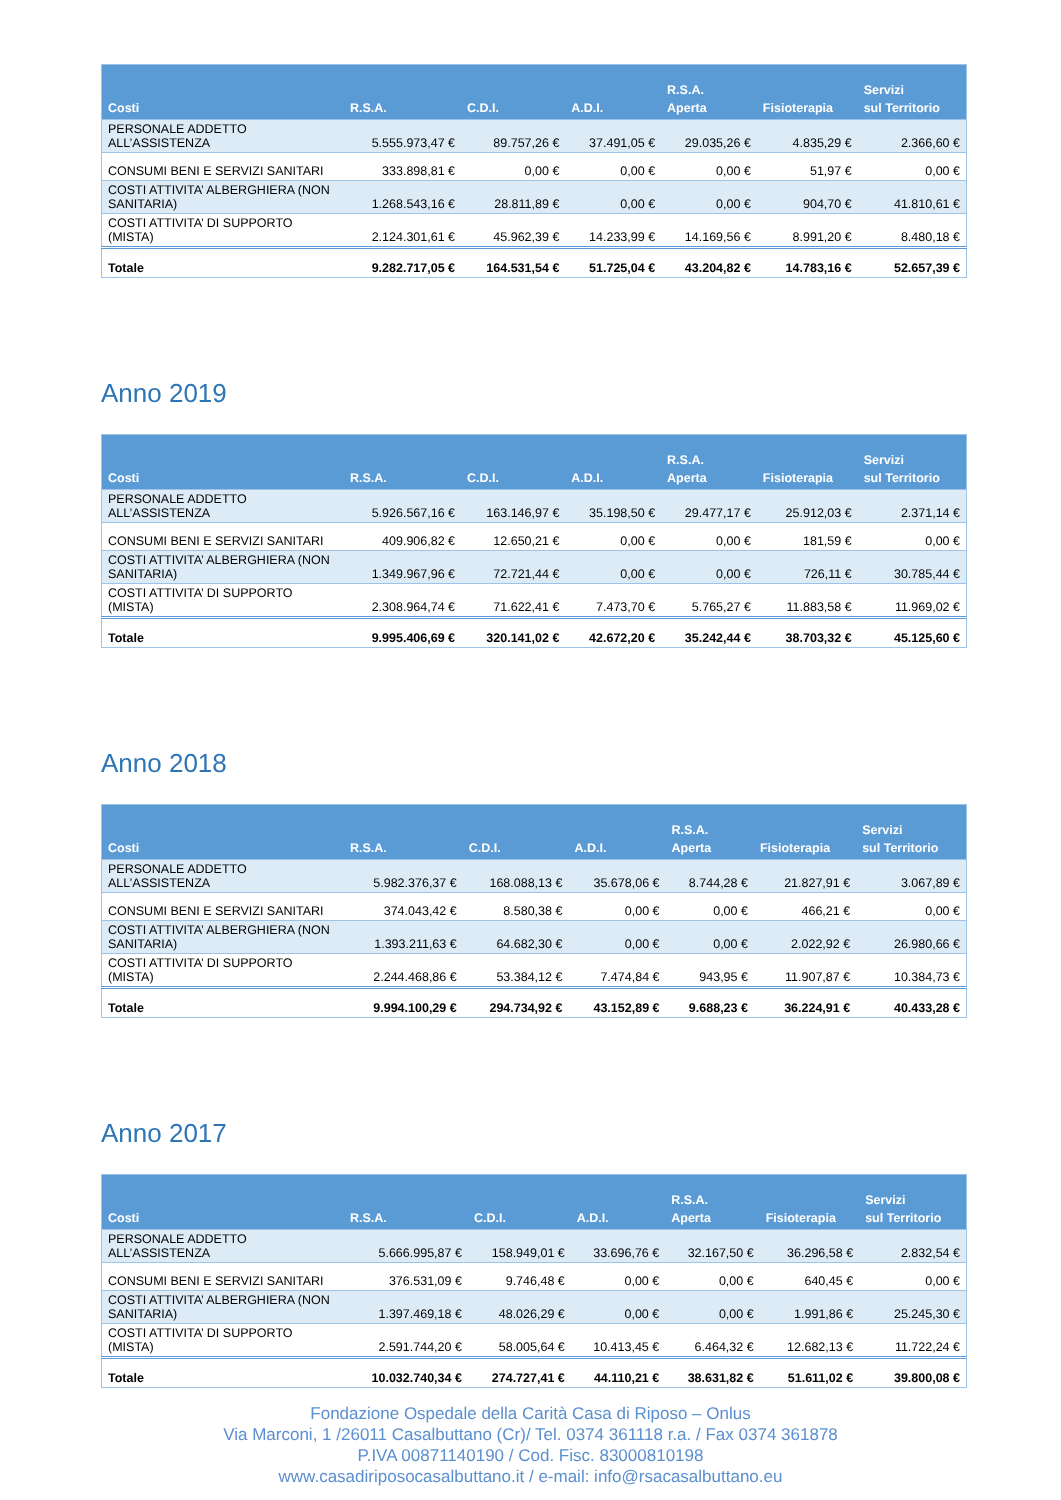| Costi | R.S.A. | C.D.I. | A.D.I. | R.S.A. Aperta | Fisioterapia | Servizi sul Territorio |
| --- | --- | --- | --- | --- | --- | --- |
| PERSONALE ADDETTO ALL’ASSISTENZA | 5.555.973,47 € | 89.757,26 € | 37.491,05 € | 29.035,26 € | 4.835,29 € | 2.366,60 € |
| CONSUMI BENI E SERVIZI SANITARI | 333.898,81 € | 0,00 € | 0,00 € | 0,00 € | 51,97 € | 0,00 € |
| COSTI ATTIVITA’ ALBERGHIERA (NON SANITARIA) | 1.268.543,16 € | 28.811,89 € | 0,00 € | 0,00 € | 904,70 € | 41.810,61 € |
| COSTI ATTIVITA’ DI SUPPORTO (MISTA) | 2.124.301,61 € | 45.962,39 € | 14.233,99 € | 14.169,56 € | 8.991,20 € | 8.480,18 € |
| Totale | 9.282.717,05 € | 164.531,54 € | 51.725,04 € | 43.204,82 € | 14.783,16 € | 52.657,39 € |
Anno 2019
| Costi | R.S.A. | C.D.I. | A.D.I. | R.S.A. Aperta | Fisioterapia | Servizi sul Territorio |
| --- | --- | --- | --- | --- | --- | --- |
| PERSONALE ADDETTO ALL’ASSISTENZA | 5.926.567,16 € | 163.146,97 € | 35.198,50 € | 29.477,17 € | 25.912,03 € | 2.371,14 € |
| CONSUMI BENI E SERVIZI SANITARI | 409.906,82 € | 12.650,21 € | 0,00 € | 0,00 € | 181,59 € | 0,00 € |
| COSTI ATTIVITA’ ALBERGHIERA (NON SANITARIA) | 1.349.967,96 € | 72.721,44 € | 0,00 € | 0,00 € | 726,11 € | 30.785,44 € |
| COSTI ATTIVITA’ DI SUPPORTO (MISTA) | 2.308.964,74 € | 71.622,41 € | 7.473,70 € | 5.765,27 € | 11.883,58 € | 11.969,02 € |
| Totale | 9.995.406,69 € | 320.141,02 € | 42.672,20 € | 35.242,44 € | 38.703,32 € | 45.125,60 € |
Anno 2018
| Costi | R.S.A. | C.D.I. | A.D.I. | R.S.A. Aperta | Fisioterapia | Servizi sul Territorio |
| --- | --- | --- | --- | --- | --- | --- |
| PERSONALE ADDETTO ALL’ASSISTENZA | 5.982.376,37 € | 168.088,13 € | 35.678,06 € | 8.744,28 € | 21.827,91 € | 3.067,89 € |
| CONSUMI BENI E SERVIZI SANITARI | 374.043,42 € | 8.580,38 € | 0,00 € | 0,00 € | 466,21 € | 0,00 € |
| COSTI ATTIVITA’ ALBERGHIERA (NON SANITARIA) | 1.393.211,63 € | 64.682,30 € | 0,00 € | 0,00 € | 2.022,92 € | 26.980,66 € |
| COSTI ATTIVITA’ DI SUPPORTO (MISTA) | 2.244.468,86 € | 53.384,12 € | 7.474,84 € | 943,95 € | 11.907,87 € | 10.384,73 € |
| Totale | 9.994.100,29 € | 294.734,92 € | 43.152,89 € | 9.688,23 € | 36.224,91 € | 40.433,28 € |
Anno 2017
| Costi | R.S.A. | C.D.I. | A.D.I. | R.S.A. Aperta | Fisioterapia | Servizi sul Territorio |
| --- | --- | --- | --- | --- | --- | --- |
| PERSONALE ADDETTO ALL’ASSISTENZA | 5.666.995,87 € | 158.949,01 € | 33.696,76 € | 32.167,50 € | 36.296,58 € | 2.832,54 € |
| CONSUMI BENI E SERVIZI SANITARI | 376.531,09 € | 9.746,48 € | 0,00 € | 0,00 € | 640,45 € | 0,00 € |
| COSTI ATTIVITA’ ALBERGHIERA (NON SANITARIA) | 1.397.469,18 € | 48.026,29 € | 0,00 € | 0,00 € | 1.991,86 € | 25.245,30 € |
| COSTI ATTIVITA’ DI SUPPORTO (MISTA) | 2.591.744,20 € | 58.005,64 € | 10.413,45 € | 6.464,32 € | 12.682,13 € | 11.722,24 € |
| Totale | 10.032.740,34 € | 274.727,41 € | 44.110,21 € | 38.631,82 € | 51.611,02 € | 39.800,08 € |
Fondazione Ospedale della Carità Casa di Riposo – Onlus
Via Marconi, 1 /26011 Casalbuttano (Cr)/ Tel. 0374 361118 r.a. / Fax 0374 361878
P.IVA 00871140190 / Cod. Fisc. 83000810198
www.casadiriposocasalbuttano.it / e-mail: info@rsacasalbuttano.eu